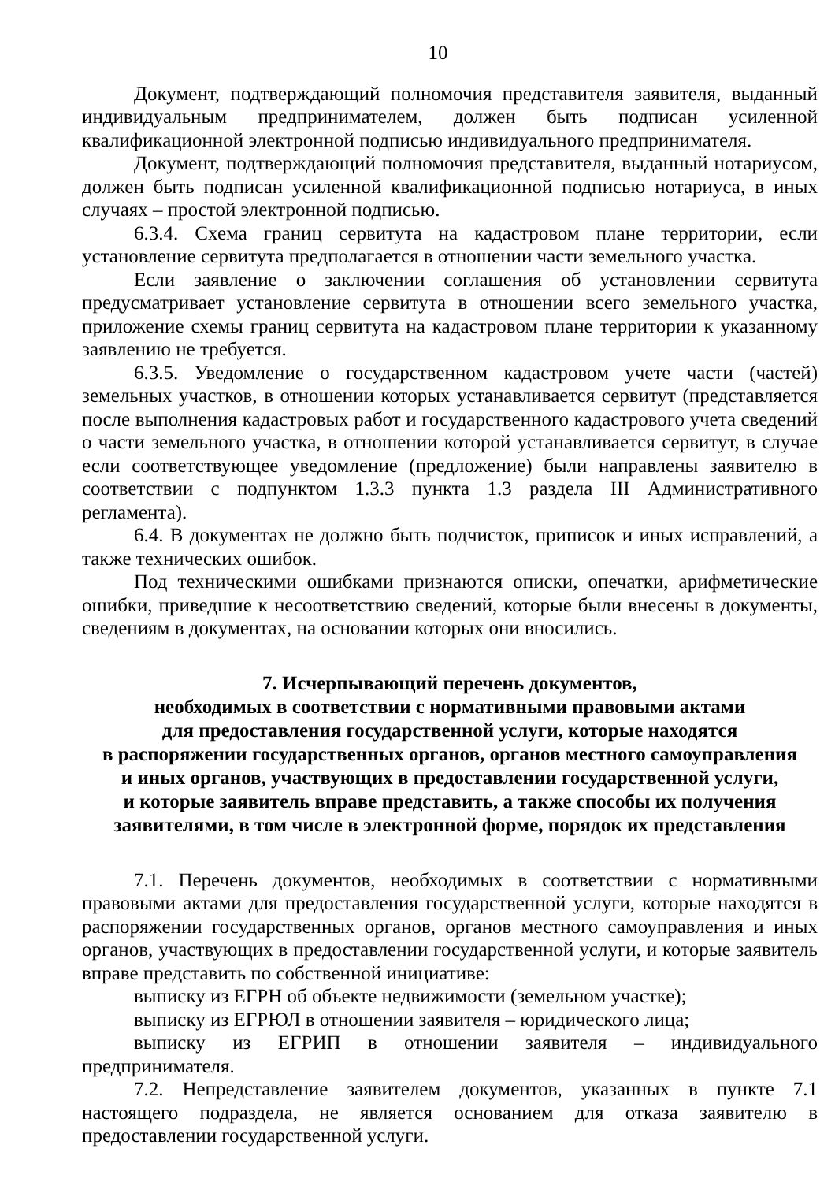10
Документ, подтверждающий полномочия представителя заявителя, выданный индивидуальным предпринимателем, должен быть подписан усиленной квалификационной электронной подписью индивидуального предпринимателя.
Документ, подтверждающий полномочия представителя, выданный нотариусом, должен быть подписан усиленной квалификационной подписью нотариуса, в иных случаях – простой электронной подписью.
6.3.4. Схема границ сервитута на кадастровом плане территории, если установление сервитута предполагается в отношении части земельного участка.
Если заявление о заключении соглашения об установлении сервитута предусматривает установление сервитута в отношении всего земельного участка, приложение схемы границ сервитута на кадастровом плане территории к указанному заявлению не требуется.
6.3.5. Уведомление о государственном кадастровом учете части (частей) земельных участков, в отношении которых устанавливается сервитут (представляется после выполнения кадастровых работ и государственного кадастрового учета сведений о части земельного участка, в отношении которой устанавливается сервитут, в случае если соответствующее уведомление (предложение) были направлены заявителю в соответствии с подпунктом 1.3.3 пункта 1.3 раздела III Административного регламента).
6.4. В документах не должно быть подчисток, приписок и иных исправлений, а также технических ошибок.
Под техническими ошибками признаются описки, опечатки, арифметические ошибки, приведшие к несоответствию сведений, которые были внесены в документы, сведениям в документах, на основании которых они вносились.
7. Исчерпывающий перечень документов,
необходимых в соответствии с нормативными правовыми актами
для предоставления государственной услуги, которые находятся
в распоряжении государственных органов, органов местного самоуправления
и иных органов, участвующих в предоставлении государственной услуги,
и которые заявитель вправе представить, а также способы их получения
заявителями, в том числе в электронной форме, порядок их представления
7.1. Перечень документов, необходимых в соответствии с нормативными правовыми актами для предоставления государственной услуги, которые находятся в распоряжении государственных органов, органов местного самоуправления и иных органов, участвующих в предоставлении государственной услуги, и которые заявитель вправе представить по собственной инициативе:
выписку из ЕГРН об объекте недвижимости (земельном участке);
выписку из ЕГРЮЛ в отношении заявителя – юридического лица;
выписку из ЕГРИП в отношении заявителя – индивидуального предпринимателя.
7.2. Непредставление заявителем документов, указанных в пункте 7.1 настоящего подраздела, не является основанием для отказа заявителю в предоставлении государственной услуги.